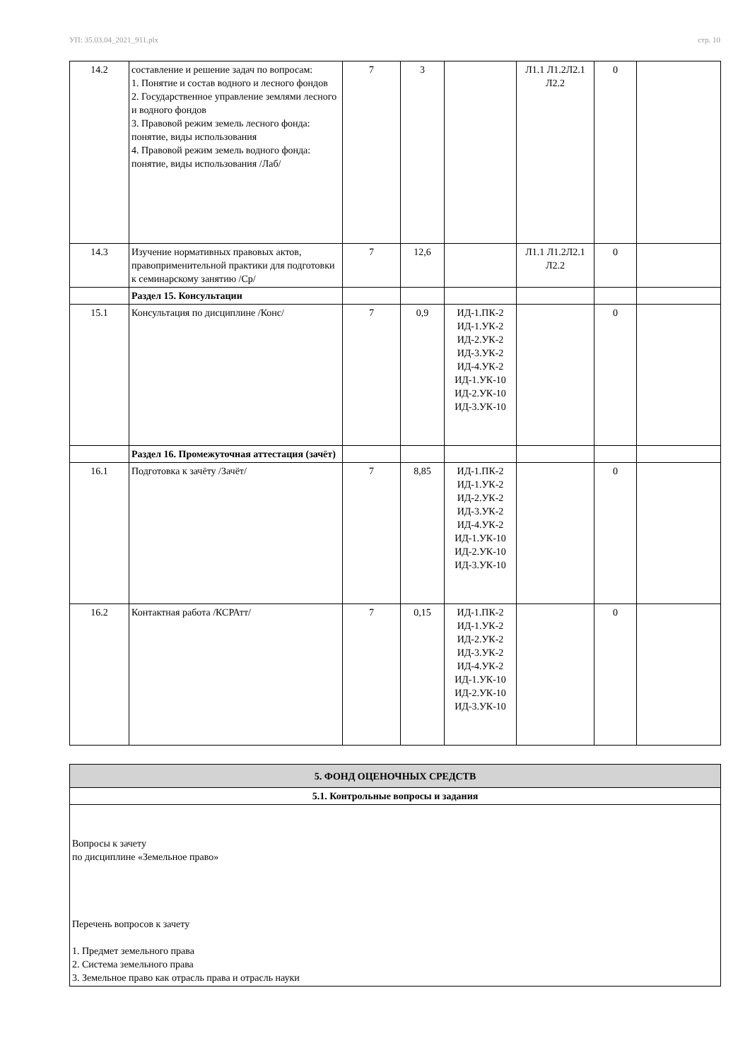УП: 35.03.04_2021_911.plx стр. 10
| 14.2 | составление и решение задач по вопросам: 1. Понятие и состав водного и лесного фондов 2. Государственное управление землями лесного и водного фондов 3. Правовой режим земель лесного фонда: понятие, виды использования 4. Правовой режим земель водного фонда: понятие, виды использования /Лаб/ | 7 | 3 | | Л1.1 Л1.2Л2.1 Л2.2 | 0 | |
| 14.3 | Изучение нормативных правовых актов, правоприменительной практики для подготовки к семинарскому занятию /Ср/ | 7 | 12,6 | | Л1.1 Л1.2Л2.1 Л2.2 | 0 | |
| | Раздел 15. Консультации | | | | | | |
| 15.1 | Консультация по дисциплине /Конс/ | 7 | 0,9 | ИД-1.ПК-2 ИД-1.УК-2 ИД-2.УК-2 ИД-3.УК-2 ИД-4.УК-2 ИД-1.УК-10 ИД-2.УК-10 ИД-3.УК-10 | | 0 | |
| | Раздел 16. Промежуточная аттестация (зачёт) | | | | | | |
| 16.1 | Подготовка к зачёту /Зачёт/ | 7 | 8,85 | ИД-1.ПК-2 ИД-1.УК-2 ИД-2.УК-2 ИД-3.УК-2 ИД-4.УК-2 ИД-1.УК-10 ИД-2.УК-10 ИД-3.УК-10 | | 0 | |
| 16.2 | Контактная работа /КСРАтт/ | 7 | 0,15 | ИД-1.ПК-2 ИД-1.УК-2 ИД-2.УК-2 ИД-3.УК-2 ИД-4.УК-2 ИД-1.УК-10 ИД-2.УК-10 ИД-3.УК-10 | | 0 | |
| 5. ФОНД ОЦЕНОЧНЫХ СРЕДСТВ |
| 5.1. Контрольные вопросы и задания |
| Вопросы к зачету по дисциплине «Земельное право» Перечень вопросов к зачету 1. Предмет земельного права 2. Система земельного права 3. Земельное право как отрасль права и отрасль науки |